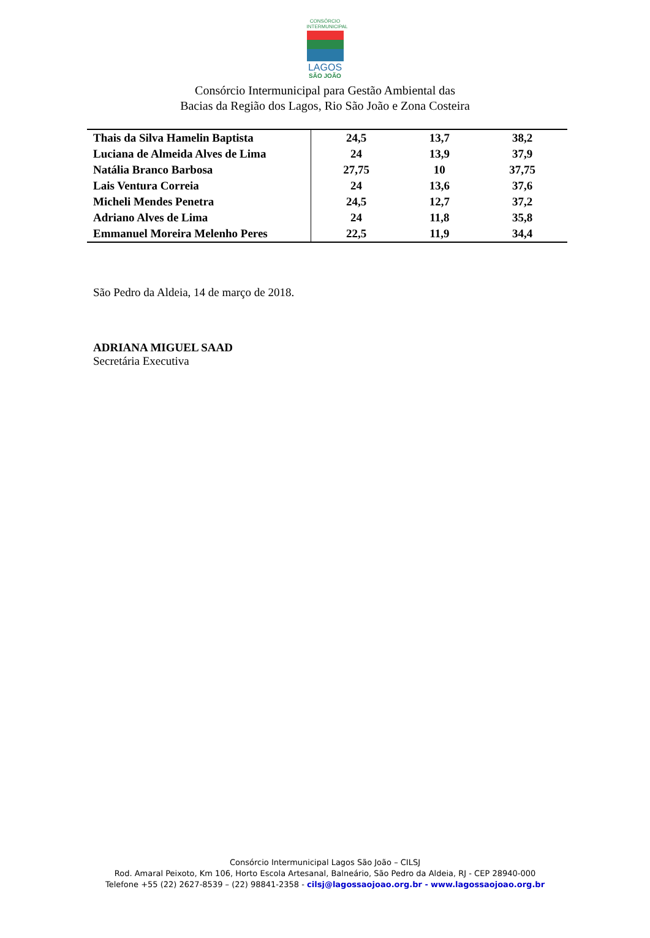CONSÓRCIO
INTERMUNICIPAL
LAGOS
SÃO JOÃO
Consórcio Intermunicipal para Gestão Ambiental das
Bacias da Região dos Lagos, Rio São João e Zona Costeira
| Thais da Silva Hamelin Baptista | 24,5 | 13,7 | 38,2 |
| Luciana de Almeida Alves de Lima | 24 | 13,9 | 37,9 |
| Natália Branco Barbosa | 27,75 | 10 | 37,75 |
| Lais Ventura Correia | 24 | 13,6 | 37,6 |
| Micheli Mendes Penetra | 24,5 | 12,7 | 37,2 |
| Adriano Alves de Lima | 24 | 11,8 | 35,8 |
| Emmanuel Moreira Melenho Peres | 22,5 | 11,9 | 34,4 |
São Pedro da Aldeia, 14 de março de 2018.
ADRIANA MIGUEL SAAD
Secretária Executiva
Consórcio Intermunicipal Lagos São João – CILSJ
Rod. Amaral Peixoto, Km 106, Horto Escola Artesanal, Balneário, São Pedro da Aldeia, RJ - CEP 28940-000
Telefone +55 (22) 2627-8539 – (22) 98841-2358 - cilsj@lagossaojoao.org.br - www.lagossaojoao.org.br